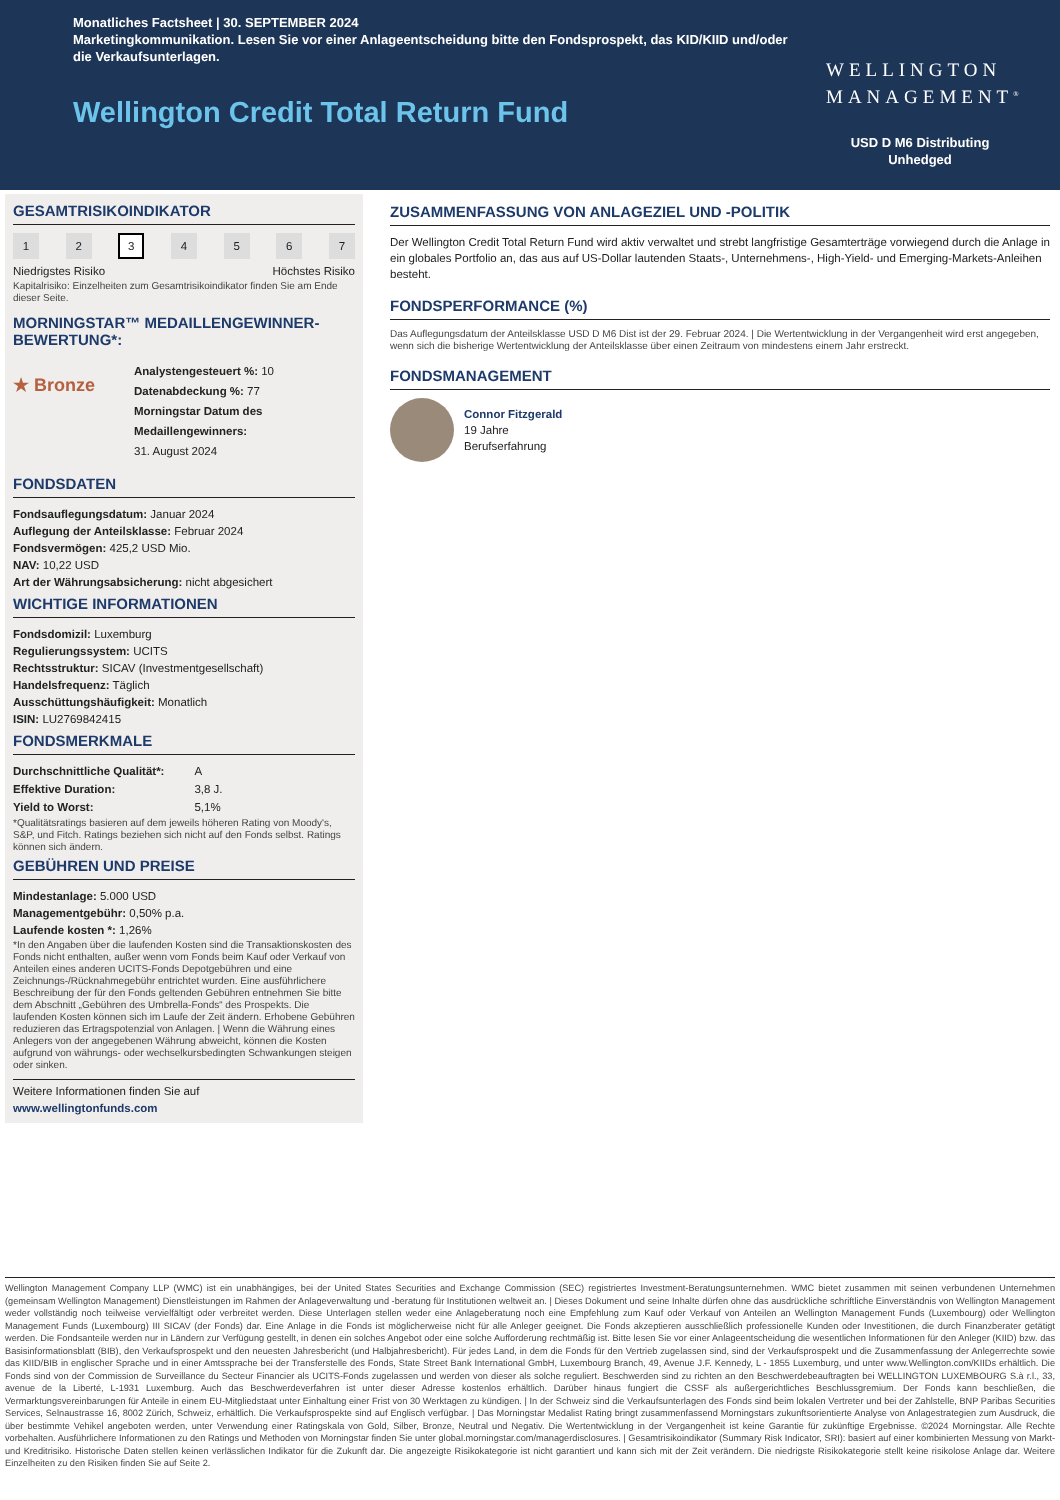Monatliches Factsheet | 30. SEPTEMBER 2024
Marketingkommunikation. Lesen Sie vor einer Anlageentscheidung bitte den Fondsprospekt, das KID/KIID und/oder die Verkaufsunterlagen.
Wellington Credit Total Return Fund
WELLINGTON
MANAGEMENT<sup>®</sup>
USD D M6 Distributing
Unhedged
GESAMTRISIKOINDIKATOR
1 2 3 4567
Niedrigstes Risiko Höchstes Risiko
Kapitalrisiko: Einzelheiten zum Gesamtrisikoindikator finden Sie am Ende dieser Seite.
MORNINGSTAR™ MEDAILLENGEWINNER-BEWERTUNG*:
★ Bronze
Analystengesteuert %: 10
Datenabdeckung %: 77
Morningstar Datum des Medaillengewinners:
31. August 2024
FONDSDATEN
Fondsauflegungsdatum: Januar 2024
Auflegung der Anteilsklasse: Februar 2024
Fondsvermögen: 425,2 USD Mio.
NAV: 10,22 USD
Art der Währungsabsicherung: nicht abgesichert
WICHTIGE INFORMATIONEN
Fondsdomizil: Luxemburg
Regulierungssystem: UCITS
Rechtsstruktur: SICAV (Investmentgesellschaft)
Handelsfrequenz: Täglich
Ausschüttungshäufigkeit: Monatlich
ISIN: LU2769842415
FONDSMERKMALE
| Durchschnittliche Qualität*: | A |
| Effektive Duration: | 3,8 J. |
| Yield to Worst: | 5,1% |
*Qualitätsratings basieren auf dem jeweils höheren Rating von Moody's, S&P, und Fitch. Ratings beziehen sich nicht auf den Fonds selbst. Ratings können sich ändern.
GEBÜHREN UND PREISE
Mindestanlage: 5.000 USD
Managementgebühr: 0,50% p.a.
Laufende kosten *: 1,26%
*In den Angaben über die laufenden Kosten sind die Transaktionskosten des Fonds nicht enthalten, außer wenn vom Fonds beim Kauf oder Verkauf von Anteilen eines anderen UCITS-Fonds Depotgebühren und eine Zeichnungs-/Rücknahmegebühr entrichtet wurden. Eine ausführlichere Beschreibung der für den Fonds geltenden Gebühren entnehmen Sie bitte dem Abschnitt „Gebühren des Umbrella-Fonds“ des Prospekts. Die laufenden Kosten können sich im Laufe der Zeit ändern. Erhobene Gebühren reduzieren das Ertragspotenzial von Anlagen. | Wenn die Währung eines Anlegers von der angegebenen Währung abweicht, können die Kosten aufgrund von währungs- oder wechselkursbedingten Schwankungen steigen oder sinken.
Weitere Informationen finden Sie auf
www.wellingtonfunds.com
ZUSAMMENFASSUNG VON ANLAGEZIEL UND -POLITIK
Der Wellington Credit Total Return Fund wird aktiv verwaltet und strebt langfristige Gesamterträge vorwiegend durch die Anlage in ein globales Portfolio an, das aus auf US-Dollar lautenden Staats-, Unternehmens-, High-Yield- und Emerging-Markets-Anleihen besteht.
FONDSPERFORMANCE (%)
Das Auflegungsdatum der Anteilsklasse USD D M6 Dist ist der 29. Februar 2024. | Die Wertentwicklung in der Vergangenheit wird erst angegeben, wenn sich die bisherige Wertentwicklung der Anteilsklasse über einen Zeitraum von mindestens einem Jahr erstreckt.
FONDSMANAGEMENT
Connor Fitzgerald
19 Jahre
Berufserfahrung
Wellington Management Company LLP (WMC) ist ein unabhängiges, bei der United States Securities and Exchange Commission (SEC) registriertes Investment-Beratungsunternehmen. WMC bietet zusammen mit seinen verbundenen Unternehmen (gemeinsam Wellington Management) Dienstleistungen im Rahmen der Anlageverwaltung und -beratung für Institutionen weltweit an. | Dieses Dokument und seine Inhalte dürfen ohne das ausdrückliche schriftliche Einverständnis von Wellington Management weder vollständig noch teilweise vervielfältigt oder verbreitet werden. Diese Unterlagen stellen weder eine Anlageberatung noch eine Empfehlung zum Kauf oder Verkauf von Anteilen an Wellington Management Funds (Luxembourg) oder Wellington Management Funds (Luxembourg) III SICAV (der Fonds) dar. Eine Anlage in die Fonds ist möglicherweise nicht für alle Anleger geeignet. Die Fonds akzeptieren ausschließlich professionelle Kunden oder Investitionen, die durch Finanzberater getätigt werden. Die Fondsanteile werden nur in Ländern zur Verfügung gestellt, in denen ein solches Angebot oder eine solche Aufforderung rechtmäßig ist. Bitte lesen Sie vor einer Anlageentscheidung die wesentlichen Informationen für den Anleger (KIID) bzw. das Basisinformationsblatt (BIB), den Verkaufsprospekt und den neuesten Jahresbericht (und Halbjahresbericht). Für jedes Land, in dem die Fonds für den Vertrieb zugelassen sind, sind der Verkaufsprospekt und die Zusammenfassung der Anlegerrechte sowie das KIID/BIB in englischer Sprache und in einer Amtssprache bei der Transferstelle des Fonds, State Street Bank International GmbH, Luxembourg Branch, 49, Avenue J.F. Kennedy, L - 1855 Luxemburg, und unter www.Wellington.com/KIIDs erhältlich. Die Fonds sind von der Commission de Surveillance du Secteur Financier als UCITS-Fonds zugelassen und werden von dieser als solche reguliert. Beschwerden sind zu richten an den Beschwerdebeauftragten bei WELLINGTON LUXEMBOURG S.à r.l., 33, avenue de la Liberté, L-1931 Luxemburg. Auch das Beschwerdeverfahren ist unter dieser Adresse kostenlos erhältlich. Darüber hinaus fungiert die CSSF als außergerichtliches Beschlussgremium. Der Fonds kann beschließen, die Vermarktungsvereinbarungen für Anteile in einem EU-Mitgliedstaat unter Einhaltung einer Frist von 30 Werktagen zu kündigen. | In der Schweiz sind die Verkaufsunterlagen des Fonds sind beim lokalen Vertreter und bei der Zahlstelle, BNP Paribas Securities Services, Selnaustrasse 16, 8002 Zürich, Schweiz, erhältlich. Die Verkaufsprospekte sind auf Englisch verfügbar. | Das Morningstar Medalist Rating bringt zusammenfassend Morningstars zukunftsorientierte Analyse von Anlagestrategien zum Ausdruck, die über bestimmte Vehikel angeboten werden, unter Verwendung einer Ratingskala von Gold, Silber, Bronze, Neutral und Negativ. Die Wertentwicklung in der Vergangenheit ist keine Garantie für zukünftige Ergebnisse. ©2024 Morningstar. Alle Rechte vorbehalten. Ausführlichere Informationen zu den Ratings und Methoden von Morningstar finden Sie unter global.morningstar.com/managerdisclosures. | Gesamtrisikoindikator (Summary Risk Indicator, SRI): basiert auf einer kombinierten Messung von Markt- und Kreditrisiko. Historische Daten stellen keinen verlässlichen Indikator für die Zukunft dar. Die angezeigte Risikokategorie ist nicht garantiert und kann sich mit der Zeit verändern. Die niedrigste Risikokategorie stellt keine risikolose Anlage dar. Weitere Einzelheiten zu den Risiken finden Sie auf Seite 2.